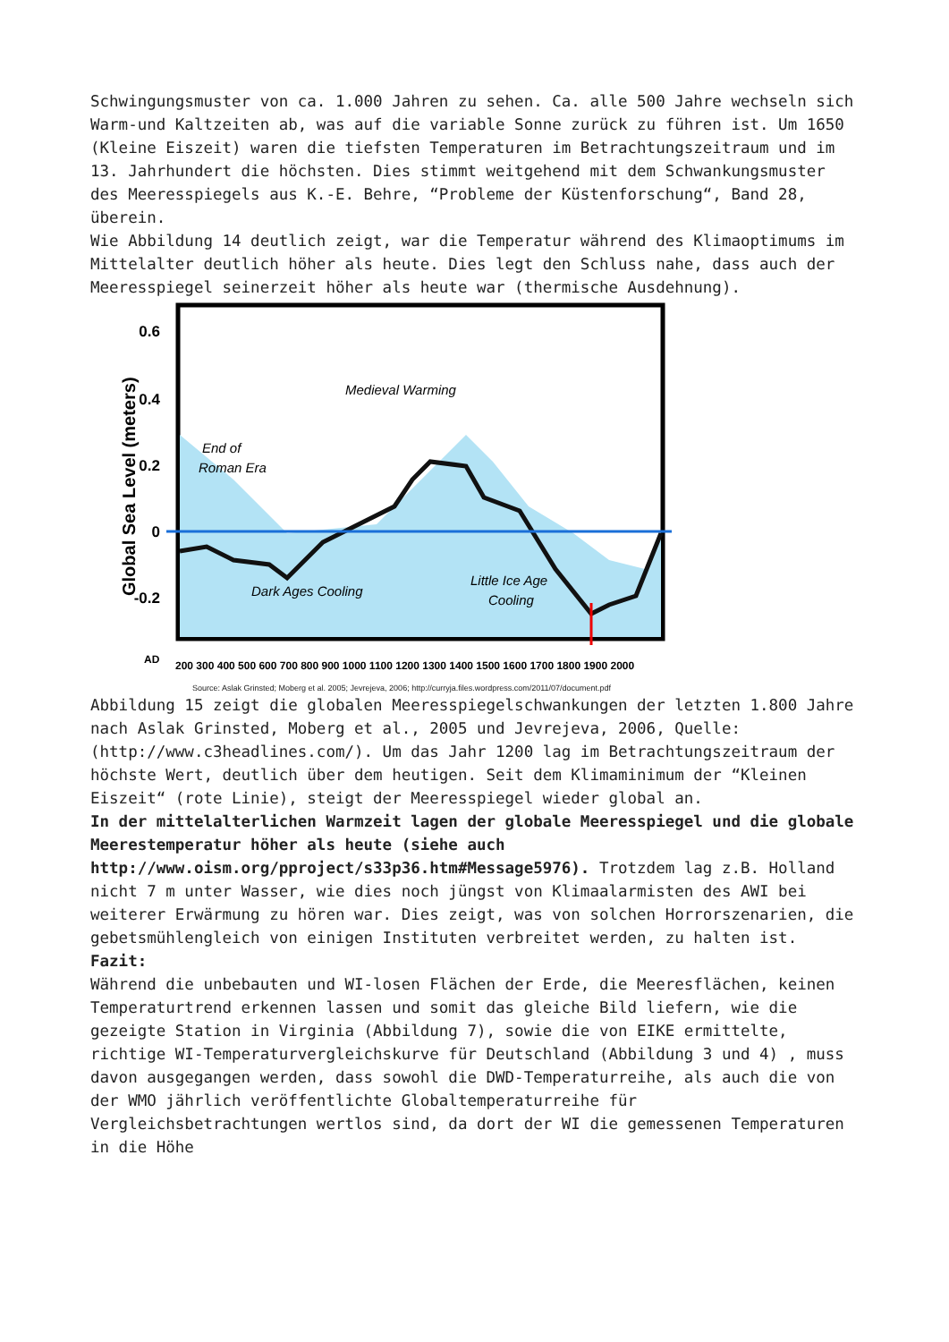Schwingungsmuster von ca. 1.000 Jahren zu sehen. Ca. alle 500 Jahre wechseln sich Warm-und Kaltzeiten ab, was auf die variable Sonne zurück zu führen ist. Um 1650 (Kleine Eiszeit) waren die tiefsten Temperaturen im Betrachtungszeitraum und im 13. Jahrhundert die höchsten. Dies stimmt weitgehend mit dem Schwankungsmuster des Meeresspiegels aus K.-E. Behre, “Probleme der Küstenforschung“, Band 28, überein.
Wie Abbildung 14 deutlich zeigt, war die Temperatur während des Klimaoptimums im Mittelalter deutlich höher als heute. Dies legt den Schluss nahe, dass auch der Meeresspiegel seinerzeit höher als heute war (thermische Ausdehnung).
0.6
0.4
0.2
0
-0.2
Global Sea Level (meters)
Medieval Warming
End of
Roman Era
Dark Ages Cooling
Little Ice Age
Cooling
AD
200 300 400 500 600 700 800 900 1000 1100 1200 1300 1400 1500 1600 1700 1800 1900 2000
Source: Aslak Grinsted; Moberg et al. 2005; Jevrejeva, 2006; http://curryja.files.wordpress.com/2011/07/document.pdf
Abbildung 15 zeigt die globalen Meeresspiegelschwankungen der letzten 1.800 Jahre nach Aslak Grinsted, Moberg et al., 2005 und Jevrejeva, 2006, Quelle: (http://www.c3headlines.com/). Um das Jahr 1200 lag im Betrachtungszeitraum der höchste Wert, deutlich über dem heutigen. Seit dem Klimaminimum der “Kleinen Eiszeit“ (rote Linie), steigt der Meeresspiegel wieder global an.
In der mittelalterlichen Warmzeit lagen der globale Meeresspiegel und die globale Meerestemperatur höher als heute (siehe auch http://www.oism.org/pproject/s33p36.htm#Message5976). Trotzdem lag z.B. Holland nicht 7 m unter Wasser, wie dies noch jüngst von Klimaalarmisten des AWI bei weiterer Erwärmung zu hören war. Dies zeigt, was von solchen Horrorszenarien, die gebetsmühlengleich von einigen Instituten verbreitet werden, zu halten ist.
Fazit:
Während die unbebauten und WI-losen Flächen der Erde, die Meeresflächen, keinen Temperaturtrend erkennen lassen und somit das gleiche Bild liefern, wie die gezeigte Station in Virginia (Abbildung 7), sowie die von EIKE ermittelte, richtige WI-Temperaturvergleichskurve für Deutschland (Abbildung 3 und 4) , muss davon ausgegangen werden, dass sowohl die DWD-Temperaturreihe, als auch die von der WMO jährlich veröffentlichte Globaltemperaturreihe für Vergleichsbetrachtungen wertlos sind, da dort der WI die gemessenen Temperaturen in die Höhe